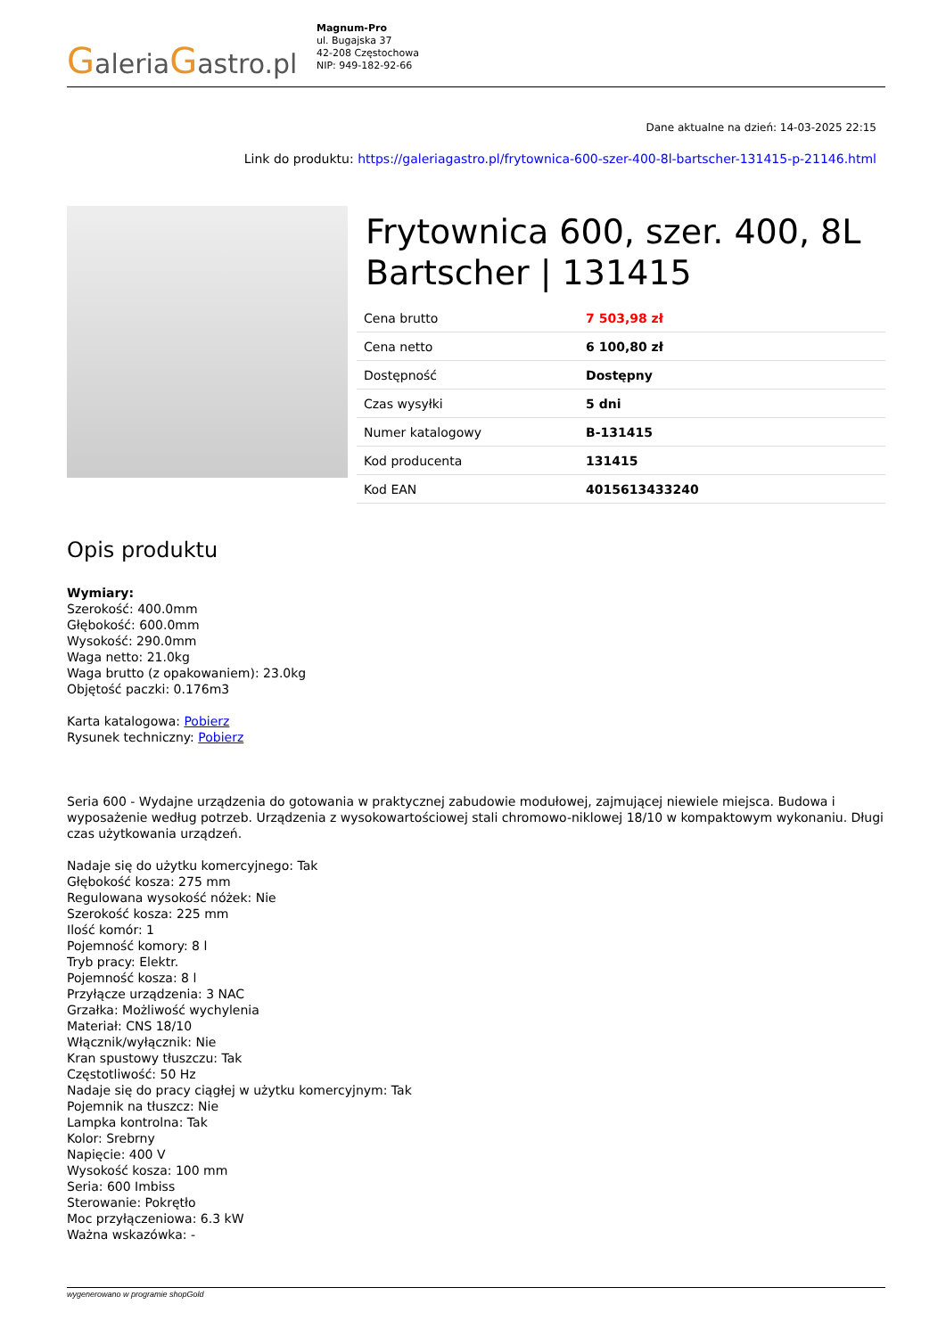GaleriaGastro.pl
Magnum-Pro
ul. Bugajska 37
42-208 Częstochowa
NIP: 949-182-92-66
Dane aktualne na dzień: 14-03-2025 22:15
Link do produktu: https://galeriagastro.pl/frytownica-600-szer-400-8l-bartscher-131415-p-21146.html
Frytownica 600, szer. 400, 8L Bartscher | 131415
| Cena brutto | 7 503,98 zł |
| Cena netto | 6 100,80 zł |
| Dostępność | Dostępny |
| Czas wysyłki | 5 dni |
| Numer katalogowy | B-131415 |
| Kod producenta | 131415 |
| Kod EAN | 4015613433240 |
Opis produktu
Wymiary:
Szerokość: 400.0mm
Głębokość: 600.0mm
Wysokość: 290.0mm
Waga netto: 21.0kg
Waga brutto (z opakowaniem): 23.0kg
Objętość paczki: 0.176m3
Karta katalogowa: Pobierz
Rysunek techniczny: Pobierz
Seria 600 - Wydajne urządzenia do gotowania w praktycznej zabudowie modułowej, zajmującej niewiele miejsca. Budowa i wyposażenie według potrzeb. Urządzenia z wysokowartościowej stali chromowo-niklowej 18/10 w kompaktowym wykonaniu. Długi czas użytkowania urządzeń.
Nadaje się do użytku komercyjnego: Tak
Głębokość kosza: 275 mm
Regulowana wysokość nóżek: Nie
Szerokość kosza: 225 mm
Ilość komór: 1
Pojemność komory: 8 l
Tryb pracy: Elektr.
Pojemność kosza: 8 l
Przyłącze urządzenia: 3 NAC
Grzałka: Możliwość wychylenia
Materiał: CNS 18/10
Włącznik/wyłącznik: Nie
Kran spustowy tłuszczu: Tak
Częstotliwość: 50 Hz
Nadaje się do pracy ciągłej w użytku komercyjnym: Tak
Pojemnik na tłuszcz: Nie
Lampka kontrolna: Tak
Kolor: Srebrny
Napięcie: 400 V
Wysokość kosza: 100 mm
Seria: 600 Imbiss
Sterowanie: Pokrętło
Moc przyłączeniowa: 6.3 kW
Ważna wskazówka: -
wygenerowano w programie shopGold